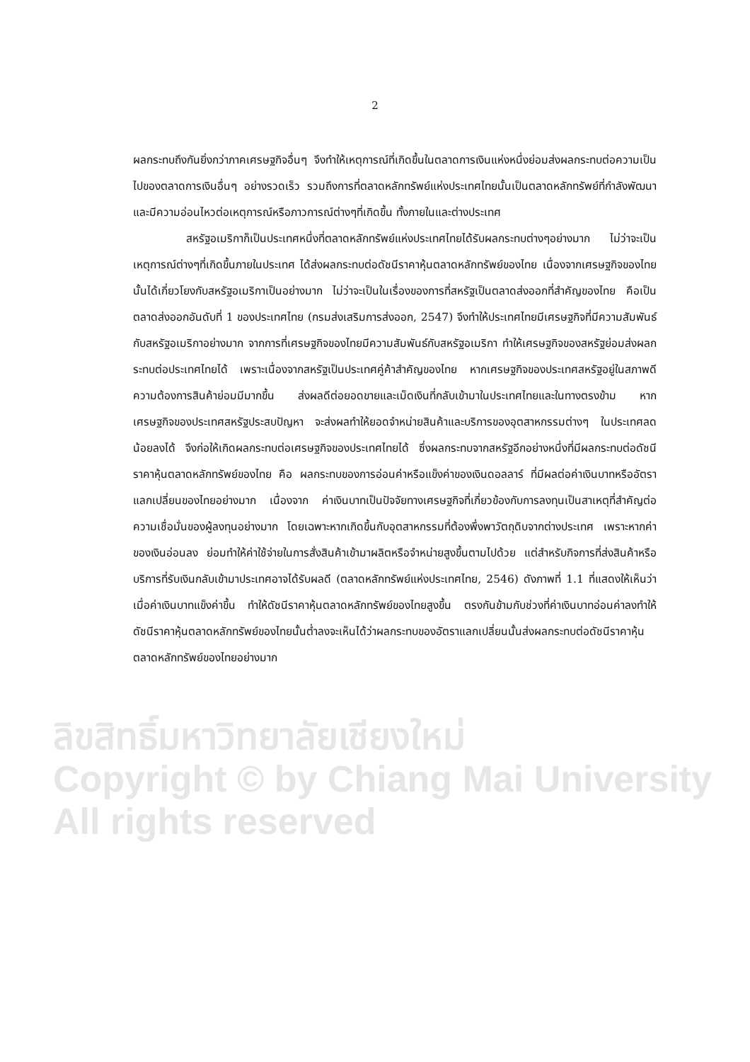ลิขสิทธิ์มหาวิทยาลัยเชียงใหม่
Copyright © by Chiang Mai University
All rights reserved
2
ผลกระทบถึงกันยิ่งกว่าภาคเศรษฐกิจอื่นๆ จึงทำให้เหตุการณ์ที่เกิดขึ้นในตลาดการเงินแห่งหนึ่งย่อมส่งผลกระทบต่อความเป็นไปของตลาดการเงินอื่นๆ อย่างรวดเร็ว รวมถึงการที่ตลาดหลักทรัพย์แห่งประเทศไทยนั้นเป็นตลาดหลักทรัพย์ที่กำลังพัฒนาและมีความอ่อนไหวต่อเหตุการณ์หรือภาวการณ์ต่างๆที่เกิดขึ้น ทั้งภายในและต่างประเทศ
สหรัฐอเมริกาก็เป็นประเทศหนึ่งที่ตลาดหลักทรัพย์แห่งประเทศไทยได้รับผลกระทบต่างๆอย่างมาก ไม่ว่าจะเป็นเหตุการณ์ต่างๆที่เกิดขึ้นภายในประเทศ ได้ส่งผลกระทบต่อดัชนีราคาหุ้นตลาดหลักทรัพย์ของไทย เนื่องจากเศรษฐกิจของไทยนั้นได้เกี่ยวโยงกับสหรัฐอเมริกาเป็นอย่างมาก ไม่ว่าจะเป็นในเรื่องของการที่สหรัฐเป็นตลาดส่งออกที่สำคัญของไทย คือเป็นตลาดส่งออกอันดับที่ 1 ของประเทศไทย (กรมส่งเสริมการส่งออก, 2547) จึงทำให้ประเทศไทยมีเศรษฐกิจที่มีความสัมพันธ์กับสหรัฐอเมริกาอย่างมาก จากการที่เศรษฐกิจของไทยมีความสัมพันธ์กับสหรัฐอเมริกา ทำให้เศรษฐกิจของสหรัฐย่อมส่งผลกระทบต่อประเทศไทยได้ เพราะเนื่องจากสหรัฐเป็นประเทศคู่ค้าสำคัญของไทย หากเศรษฐกิจของประเทศสหรัฐอยู่ในสภาพดี ความต้องการสินค้าย่อมมีมากขึ้น ส่งผลดีต่อยอดขายและเม็ดเงินที่กลับเข้ามาในประเทศไทยและในทางตรงข้าม หากเศรษฐกิจของประเทศสหรัฐประสบปัญหา จะส่งผลทำให้ยอดจำหน่ายสินค้าและบริการของอุตสาหกรรมต่างๆ ในประเทศลดน้อยลงได้ จึงก่อให้เกิดผลกระทบต่อเศรษฐกิจของประเทศไทยได้ ซึ่งผลกระทบจากสหรัฐอีกอย่างหนึ่งที่มีผลกระทบต่อดัชนีราคาหุ้นตลาดหลักทรัพย์ของไทย คือ ผลกระทบของการอ่อนค่าหรือแข็งค่าของเงินดอลลาร์ ที่มีผลต่อค่าเงินบาทหรืออัตราแลกเปลี่ยนของไทยอย่างมาก เนื่องจาก ค่าเงินบาทเป็นปัจจัยทางเศรษฐกิจที่เกี่ยวข้องกับการลงทุนเป็นสาเหตุที่สำคัญต่อความเชื่อมั่นของผู้ลงทุนอย่างมาก โดยเฉพาะหากเกิดขึ้นกับอุตสาหกรรมที่ต้องพึ่งพาวัตถุดิบจากต่างประเทศ เพราะหากค่าของเงินอ่อนลง ย่อมทำให้ค่าใช้จ่ายในการสั่งสินค้าเข้ามาผลิตหรือจำหน่ายสูงขึ้นตามไปด้วย แต่สำหรับกิจการที่ส่งสินค้าหรือบริการที่รับเงินกลับเข้ามาประเทศอาจได้รับผลดี (ตลาดหลักทรัพย์แห่งประเทศไทย, 2546) ดังภาพที่ 1.1 ที่แสดงให้เห็นว่าเมื่อค่าเงินบาทแข็งค่าขึ้น ทำให้ดัชนีราคาหุ้นตลาดหลักทรัพย์ของไทยสูงขึ้น ตรงกันข้ามกับช่วงที่ค่าเงินบาทอ่อนค่าลงทำให้ดัชนีราคาหุ้นตลาดหลักทรัพย์ของไทยนั้นต่ำลงจะเห็นได้ว่าผลกระทบของอัตราแลกเปลี่ยนนั้นส่งผลกระทบต่อดัชนีราคาหุ้นตลาดหลักทรัพย์ของไทยอย่างมาก